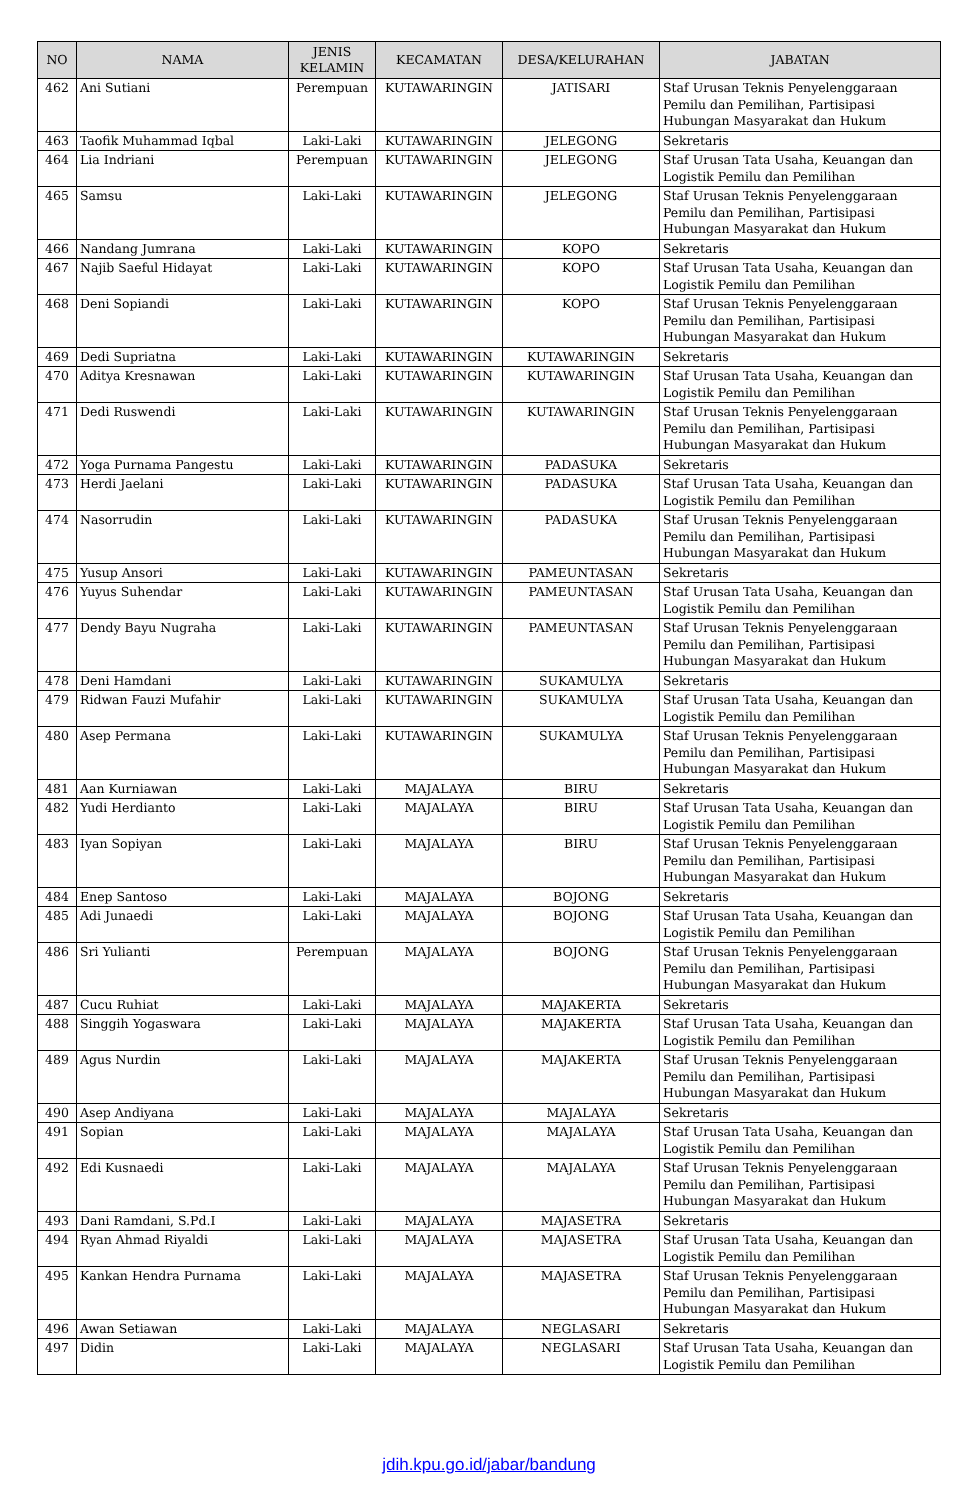| NO | NAMA | JENIS KELAMIN | KECAMATAN | DESA/KELURAHAN | JABATAN |
| --- | --- | --- | --- | --- | --- |
| 462 | Ani Sutiani | Perempuan | KUTAWARINGIN | JATISARI | Staf Urusan Teknis Penyelenggaraan Pemilu dan Pemilihan, Partisipasi Hubungan Masyarakat dan Hukum |
| 463 | Taofik Muhammad Iqbal | Laki-Laki | KUTAWARINGIN | JELEGONG | Sekretaris |
| 464 | Lia Indriani | Perempuan | KUTAWARINGIN | JELEGONG | Staf Urusan Tata Usaha, Keuangan dan Logistik Pemilu dan Pemilihan |
| 465 | Samsu | Laki-Laki | KUTAWARINGIN | JELEGONG | Staf Urusan Teknis Penyelenggaraan Pemilu dan Pemilihan, Partisipasi Hubungan Masyarakat dan Hukum |
| 466 | Nandang Jumrana | Laki-Laki | KUTAWARINGIN | KOPO | Sekretaris |
| 467 | Najib Saeful Hidayat | Laki-Laki | KUTAWARINGIN | KOPO | Staf Urusan Tata Usaha, Keuangan dan Logistik Pemilu dan Pemilihan |
| 468 | Deni Sopiandi | Laki-Laki | KUTAWARINGIN | KOPO | Staf Urusan Teknis Penyelenggaraan Pemilu dan Pemilihan, Partisipasi Hubungan Masyarakat dan Hukum |
| 469 | Dedi Supriatna | Laki-Laki | KUTAWARINGIN | KUTAWARINGIN | Sekretaris |
| 470 | Aditya Kresnawan | Laki-Laki | KUTAWARINGIN | KUTAWARINGIN | Staf Urusan Tata Usaha, Keuangan dan Logistik Pemilu dan Pemilihan |
| 471 | Dedi Ruswendi | Laki-Laki | KUTAWARINGIN | KUTAWARINGIN | Staf Urusan Teknis Penyelenggaraan Pemilu dan Pemilihan, Partisipasi Hubungan Masyarakat dan Hukum |
| 472 | Yoga Purnama Pangestu | Laki-Laki | KUTAWARINGIN | PADASUKA | Sekretaris |
| 473 | Herdi Jaelani | Laki-Laki | KUTAWARINGIN | PADASUKA | Staf Urusan Tata Usaha, Keuangan dan Logistik Pemilu dan Pemilihan |
| 474 | Nasorrudin | Laki-Laki | KUTAWARINGIN | PADASUKA | Staf Urusan Teknis Penyelenggaraan Pemilu dan Pemilihan, Partisipasi Hubungan Masyarakat dan Hukum |
| 475 | Yusup Ansori | Laki-Laki | KUTAWARINGIN | PAMEUNTASAN | Sekretaris |
| 476 | Yuyus Suhendar | Laki-Laki | KUTAWARINGIN | PAMEUNTASAN | Staf Urusan Tata Usaha, Keuangan dan Logistik Pemilu dan Pemilihan |
| 477 | Dendy Bayu Nugraha | Laki-Laki | KUTAWARINGIN | PAMEUNTASAN | Staf Urusan Teknis Penyelenggaraan Pemilu dan Pemilihan, Partisipasi Hubungan Masyarakat dan Hukum |
| 478 | Deni Hamdani | Laki-Laki | KUTAWARINGIN | SUKAMULYA | Sekretaris |
| 479 | Ridwan Fauzi Mufahir | Laki-Laki | KUTAWARINGIN | SUKAMULYA | Staf Urusan Tata Usaha, Keuangan dan Logistik Pemilu dan Pemilihan |
| 480 | Asep Permana | Laki-Laki | KUTAWARINGIN | SUKAMULYA | Staf Urusan Teknis Penyelenggaraan Pemilu dan Pemilihan, Partisipasi Hubungan Masyarakat dan Hukum |
| 481 | Aan Kurniawan | Laki-Laki | MAJALAYA | BIRU | Sekretaris |
| 482 | Yudi Herdianto | Laki-Laki | MAJALAYA | BIRU | Staf Urusan Tata Usaha, Keuangan dan Logistik Pemilu dan Pemilihan |
| 483 | Iyan Sopiyan | Laki-Laki | MAJALAYA | BIRU | Staf Urusan Teknis Penyelenggaraan Pemilu dan Pemilihan, Partisipasi Hubungan Masyarakat dan Hukum |
| 484 | Enep Santoso | Laki-Laki | MAJALAYA | BOJONG | Sekretaris |
| 485 | Adi Junaedi | Laki-Laki | MAJALAYA | BOJONG | Staf Urusan Tata Usaha, Keuangan dan Logistik Pemilu dan Pemilihan |
| 486 | Sri Yulianti | Perempuan | MAJALAYA | BOJONG | Staf Urusan Teknis Penyelenggaraan Pemilu dan Pemilihan, Partisipasi Hubungan Masyarakat dan Hukum |
| 487 | Cucu Ruhiat | Laki-Laki | MAJALAYA | MAJAKERTA | Sekretaris |
| 488 | Singgih Yogaswara | Laki-Laki | MAJALAYA | MAJAKERTA | Staf Urusan Tata Usaha, Keuangan dan Logistik Pemilu dan Pemilihan |
| 489 | Agus Nurdin | Laki-Laki | MAJALAYA | MAJAKERTA | Staf Urusan Teknis Penyelenggaraan Pemilu dan Pemilihan, Partisipasi Hubungan Masyarakat dan Hukum |
| 490 | Asep Andiyana | Laki-Laki | MAJALAYA | MAJALAYA | Sekretaris |
| 491 | Sopian | Laki-Laki | MAJALAYA | MAJALAYA | Staf Urusan Tata Usaha, Keuangan dan Logistik Pemilu dan Pemilihan |
| 492 | Edi Kusnaedi | Laki-Laki | MAJALAYA | MAJALAYA | Staf Urusan Teknis Penyelenggaraan Pemilu dan Pemilihan, Partisipasi Hubungan Masyarakat dan Hukum |
| 493 | Dani Ramdani, S.Pd.I | Laki-Laki | MAJALAYA | MAJASETRA | Sekretaris |
| 494 | Ryan Ahmad Riyaldi | Laki-Laki | MAJALAYA | MAJASETRA | Staf Urusan Tata Usaha, Keuangan dan Logistik Pemilu dan Pemilihan |
| 495 | Kankan Hendra Purnama | Laki-Laki | MAJALAYA | MAJASETRA | Staf Urusan Teknis Penyelenggaraan Pemilu dan Pemilihan, Partisipasi Hubungan Masyarakat dan Hukum |
| 496 | Awan Setiawan | Laki-Laki | MAJALAYA | NEGLASARI | Sekretaris |
| 497 | Didin | Laki-Laki | MAJALAYA | NEGLASARI | Staf Urusan Tata Usaha, Keuangan dan Logistik Pemilu dan Pemilihan |
jdih.kpu.go.id/jabar/bandung